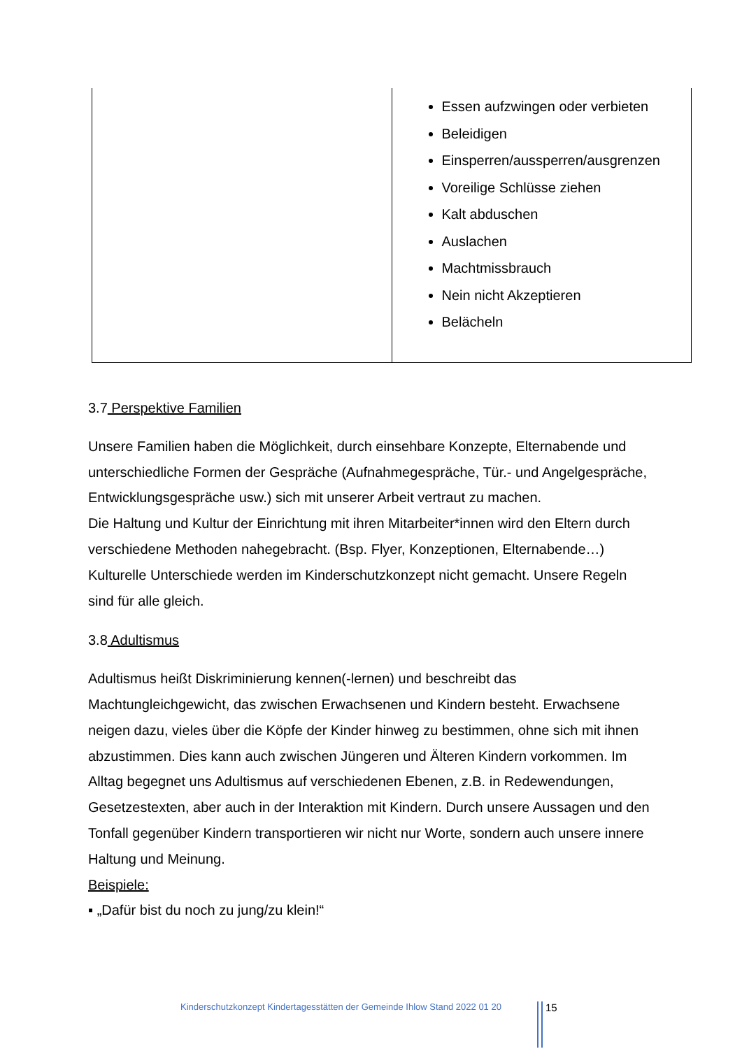| | Essen aufzwingen oder verbieten Beleidigen Einsperren/aussperren/ausgrenzen Voreilige Schlüsse ziehen Kalt abduschen Auslachen Machtmissbrauch Nein nicht Akzeptieren Belächeln |
3.7 Perspektive Familien
Unsere Familien haben die Möglichkeit, durch einsehbare Konzepte, Elternabende und unterschiedliche Formen der Gespräche (Aufnahmegespräche, Tür.- und Angelgespräche, Entwicklungsgespräche usw.) sich mit unserer Arbeit vertraut zu machen.
Die Haltung und Kultur der Einrichtung mit ihren Mitarbeiter*innen wird den Eltern durch verschiedene Methoden nahegebracht. (Bsp. Flyer, Konzeptionen, Elternabende…)
Kulturelle Unterschiede werden im Kinderschutzkonzept nicht gemacht. Unsere Regeln sind für alle gleich.
3.8 Adultismus
Adultismus heißt Diskriminierung kennen(-lernen) und beschreibt das Machtungleichgewicht, das zwischen Erwachsenen und Kindern besteht. Erwachsene neigen dazu, vieles über die Köpfe der Kinder hinweg zu bestimmen, ohne sich mit ihnen abzustimmen. Dies kann auch zwischen Jüngeren und Älteren Kindern vorkommen. Im Alltag begegnet uns Adultismus auf verschiedenen Ebenen, z.B. in Redewendungen, Gesetzestexten, aber auch in der Interaktion mit Kindern. Durch unsere Aussagen und den Tonfall gegenüber Kindern transportieren wir nicht nur Worte, sondern auch unsere innere Haltung und Meinung.
Beispiele:
▪ „Dafür bist du noch zu jung/zu klein!“
Kinderschutzkonzept Kindertagesstätten der Gemeinde Ihlow Stand 2022 01 20
15